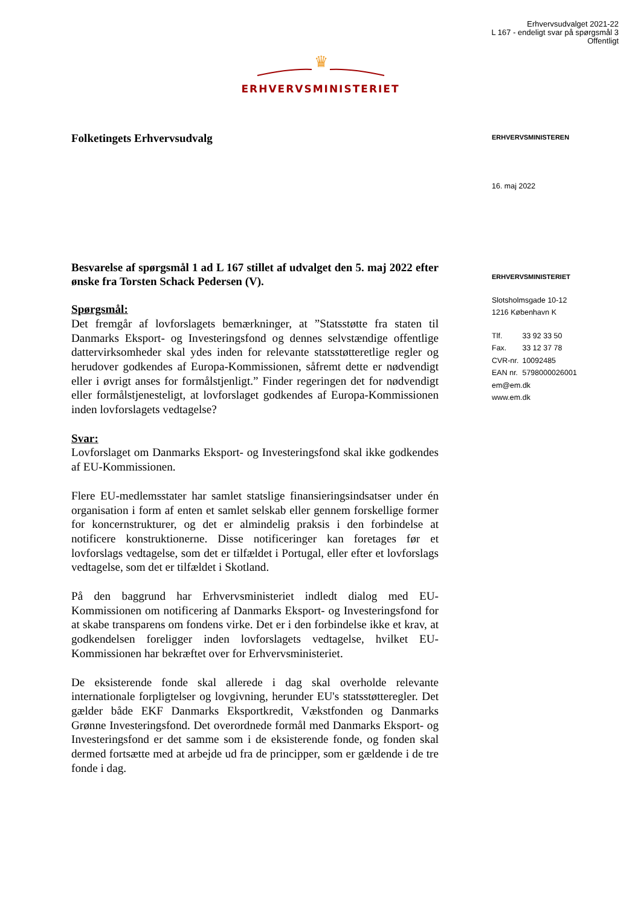Erhvervsudvalget 2021-22
L 167 - endeligt svar på spørgsmål 3
Offentligt
♛
ERHVERVSMINISTERIET
Folketingets Erhvervsudvalg
Besvarelse af spørgsmål 1 ad L 167 stillet af udvalget den 5. maj 2022 efter ønske fra Torsten Schack Pedersen (V).
Spørgsmål:
Det fremgår af lovforslagets bemærkninger, at ”Statsstøtte fra staten til Danmarks Eksport- og Investeringsfond og dennes selvstændige offentlige dattervirksomheder skal ydes inden for relevante statsstøtteretlige regler og herudover godkendes af Europa-Kommissionen, såfremt dette er nødvendigt eller i øvrigt anses for formålstjenligt.” Finder regeringen det for nødvendigt eller formålstjenesteligt, at lovforslaget godkendes af Europa-Kommissionen inden lovforslagets vedtagelse?
Svar:
Lovforslaget om Danmarks Eksport- og Investeringsfond skal ikke godkendes af EU-Kommissionen.
Flere EU-medlemsstater har samlet statslige finansieringsindsatser under én organisation i form af enten et samlet selskab eller gennem forskellige former for koncernstrukturer, og det er almindelig praksis i den forbindelse at notificere konstruktionerne. Disse notificeringer kan foretages før et lovforslags vedtagelse, som det er tilfældet i Portugal, eller efter et lovforslags vedtagelse, som det er tilfældet i Skotland.
På den baggrund har Erhvervsministeriet indledt dialog med EU-Kommissionen om notificering af Danmarks Eksport- og Investeringsfond for at skabe transparens om fondens virke. Det er i den forbindelse ikke et krav, at godkendelsen foreligger inden lovforslagets vedtagelse, hvilket EU-Kommissionen har bekræftet over for Erhvervsministeriet.
De eksisterende fonde skal allerede i dag skal overholde relevante internationale forpligtelser og lovgivning, herunder EU's statsstøtteregler. Det gælder både EKF Danmarks Eksportkredit, Vækstfonden og Danmarks Grønne Investeringsfond. Det overordnede formål med Danmarks Eksport- og Investeringsfond er det samme som i de eksisterende fonde, og fonden skal dermed fortsætte med at arbejde ud fra de principper, som er gældende i de tre fonde i dag.
ERHVERVSMINISTEREN
16. maj 2022
ERHVERVSMINISTERIET
Slotsholmsgade 10-12
1216 København K
| Tlf. | 33 92 33 50 |
| Fax. | 33 12 37 78 |
| CVR-nr. | 10092485 |
| EAN nr. | 5798000026001 |
em@em.dk
www.em.dk